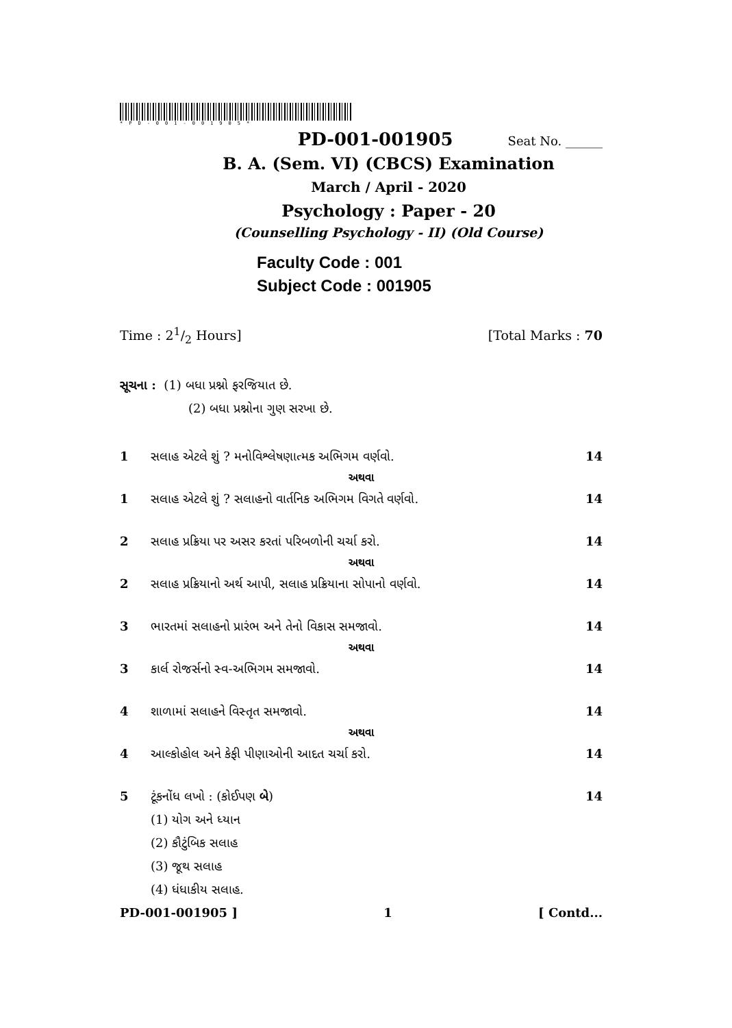*PD-001-001905*
PD-001-001905 Seat No. ______
B. A. (Sem. VI) (CBCS) Examination
March / April - 2020
Psychology : Paper - 20
(Counselling Psychology - II) (Old Course)
Faculty Code : 001
Subject Code : 001905
Time : 21/2 Hours] [Total Marks : 70
સૂચના : (1) બધા પ્રશ્નો ફરજિયાત છે.
(2) બધા પ્રશ્નોના ગુણ સરખા છે.
1 સલાહ એટલે શું ? મનોવિશ્લેષણાત્મક અભિગમ વર્ણવો. 14
અથવા
1 સલાહ એટલે શું ? સલાહનો વાર્તનિક અભિગમ વિગતે વર્ણવો. 14
2 સલાહ પ્રક્રિયા પર અસર કરતાં પરિબળોની ચર્ચા કરો. 14
અથવા
2 સલાહ પ્રક્રિયાનો અર્થ આપી, સલાહ પ્રક્રિયાના સોપાનો વર્ણવો. 14
3 ભારતમાં સલાહનો પ્રારંભ અને તેનો વિકાસ સમજાવો. 14
અથવા
3 કાર્લ રોજર્સનો સ્વ-અભિગમ સમજાવો. 14
4 શાળામાં સલાહને વિસ્તૃત સમજાવો. 14
અથવા
4 આલ્કોહોલ અને કેફી પીણાઓની આદત ચર્ચા કરો. 14
5 ટૂંકનોંધ લખો : (કોઈપણ બે) 14
(1) યોગ અને ધ્યાન
(2) કૌટુંબિક સલાહ
(3) જૂથ સલાહ
(4) ધંધાકીય સલાહ.
PD-001-001905 ] 1 [ Contd...